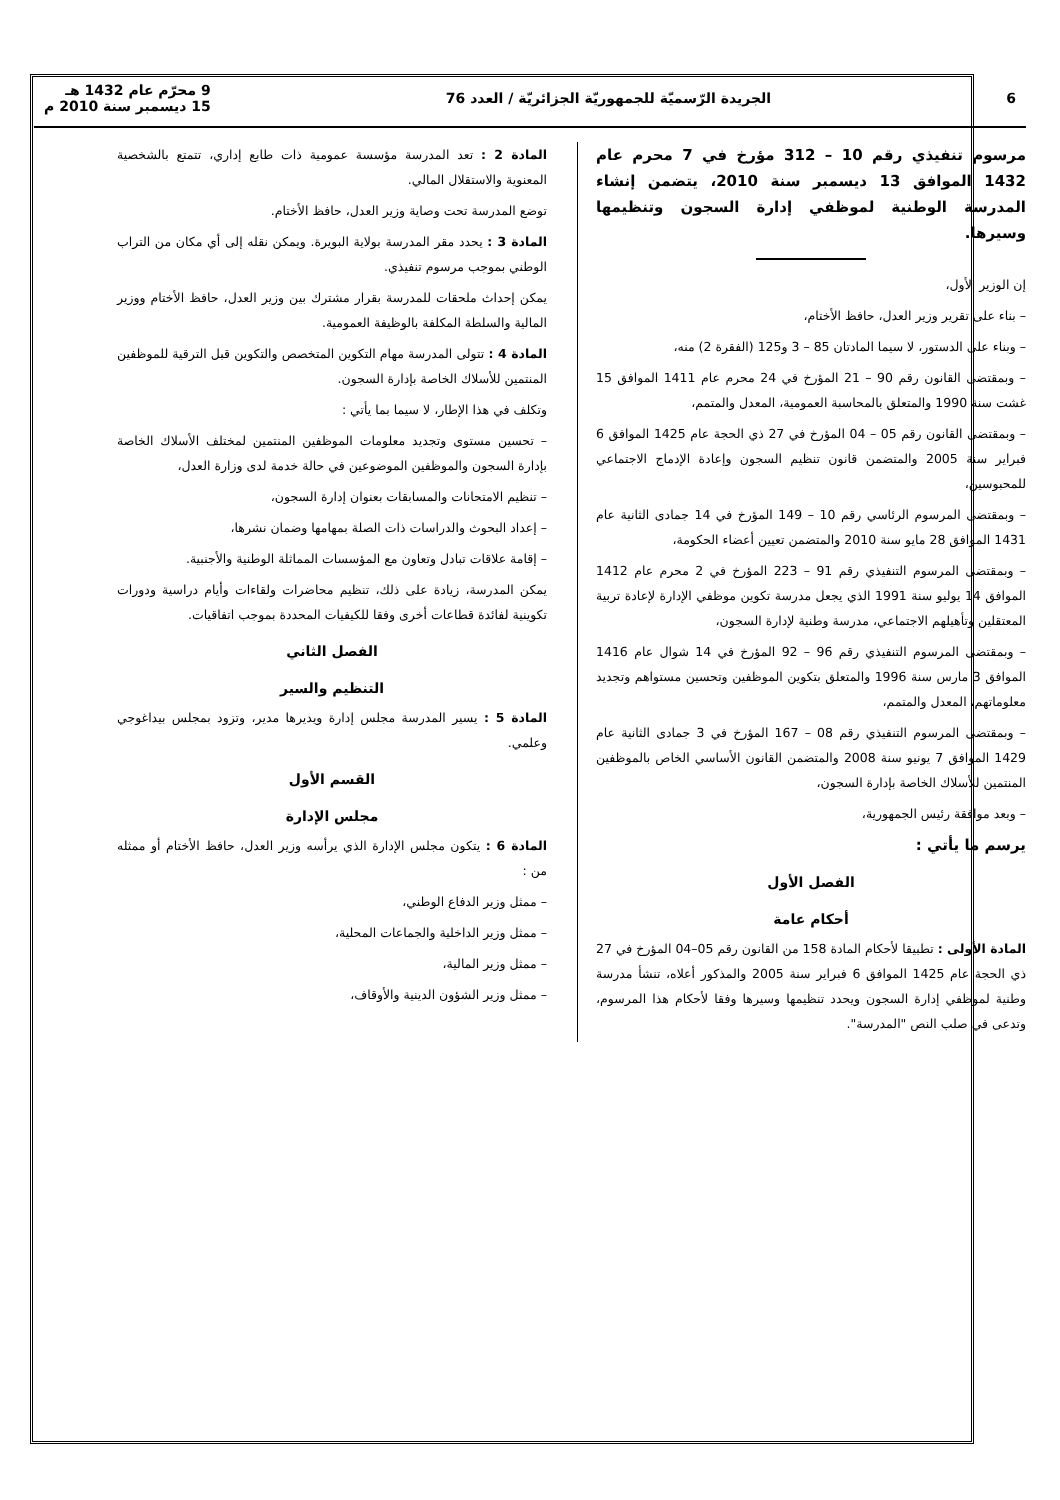6 الجريدة الرّسميّة للجمهوريّة الجزائريّة / العدد 76 9 محرّم عام 1432 هـ
15 ديسمبر سنة 2010 م
مرسوم تنفيذي رقم 10 – 312 مؤرخ في 7 محرم عام 1432 الموافق 13 ديسمبر سنة 2010، يتضمن إنشاء المدرسة الوطنية لموظفي إدارة السجون وتنظيمها وسيرها.
إن الوزير الأول،
– بناء على تقرير وزير العدل، حافظ الأختام،
– وبناء على الدستور، لا سيما المادتان 85 – 3 و125 (الفقرة 2) منه،
– وبمقتضى القانون رقم 90 – 21 المؤرخ في 24 محرم عام 1411 الموافق 15 غشت سنة 1990 والمتعلق بالمحاسبة العمومية، المعدل والمتمم،
– وبمقتضى القانون رقم 05 – 04 المؤرخ في 27 ذي الحجة عام 1425 الموافق 6 فبراير سنة 2005 والمتضمن قانون تنظيم السجون وإعادة الإدماج الاجتماعي للمحبوسين،
– وبمقتضى المرسوم الرئاسي رقم 10 – 149 المؤرخ في 14 جمادى الثانية عام 1431 الموافق 28 مايو سنة 2010 والمتضمن تعيين أعضاء الحكومة،
– وبمقتضى المرسوم التنفيذي رقم 91 – 223 المؤرخ في 2 محرم عام 1412 الموافق 14 يوليو سنة 1991 الذي يجعل مدرسة تكوين موظفي الإدارة لإعادة تربية المعتقلين وتأهيلهم الاجتماعي، مدرسة وطنية لإدارة السجون،
– وبمقتضى المرسوم التنفيذي رقم 96 – 92 المؤرخ في 14 شوال عام 1416 الموافق 3 مارس سنة 1996 والمتعلق بتكوين الموظفين وتحسين مستواهم وتجديد معلوماتهم، المعدل والمتمم،
– وبمقتضى المرسوم التنفيذي رقم 08 – 167 المؤرخ في 3 جمادى الثانية عام 1429 الموافق 7 يونيو سنة 2008 والمتضمن القانون الأساسي الخاص بالموظفين المنتمين للأسلاك الخاصة بإدارة السجون،
– وبعد موافقة رئيس الجمهورية،
يرسم ما يأتي :
الفصل الأول
أحكام عامة
المادة الأولى : تطبيقا لأحكام المادة 158 من القانون رقم 05–04 المؤرخ في 27 ذي الحجة عام 1425 الموافق 6 فبراير سنة 2005 والمذكور أعلاه، تنشأ مدرسة وطنية لموظفي إدارة السجون ويحدد تنظيمها وسيرها وفقا لأحكام هذا المرسوم، وتدعى في صلب النص "المدرسة".
المادة 2 : تعد المدرسة مؤسسة عمومية ذات طابع إداري، تتمتع بالشخصية المعنوية والاستقلال المالي.
توضع المدرسة تحت وصاية وزير العدل، حافظ الأختام.
المادة 3 : يحدد مقر المدرسة بولاية البويرة. ويمكن نقله إلى أي مكان من التراب الوطني بموجب مرسوم تنفيذي.
يمكن إحداث ملحقات للمدرسة بقرار مشترك بين وزير العدل، حافظ الأختام ووزير المالية والسلطة المكلفة بالوظيفة العمومية.
المادة 4 : تتولى المدرسة مهام التكوين المتخصص والتكوين قبل الترقية للموظفين المنتمين للأسلاك الخاصة بإدارة السجون.
وتكلف في هذا الإطار، لا سيما بما يأتي :
– تحسين مستوى وتجديد معلومات الموظفين المنتمين لمختلف الأسلاك الخاصة بإدارة السجون والموظفين الموضوعين في حالة خدمة لدى وزارة العدل،
– تنظيم الامتحانات والمسابقات بعنوان إدارة السجون،
– إعداد البحوث والدراسات ذات الصلة بمهامها وضمان نشرها،
– إقامة علاقات تبادل وتعاون مع المؤسسات المماثلة الوطنية والأجنبية.
يمكن المدرسة، زيادة على ذلك، تنظيم محاضرات ولقاءات وأيام دراسية ودورات تكوينية لفائدة قطاعات أخرى وفقا للكيفيات المحددة بموجب اتفاقيات.
الفصل الثاني
التنظيم والسير
المادة 5 : يسير المدرسة مجلس إدارة ويديرها مدير، وتزود بمجلس بيداغوجي وعلمي.
القسم الأول
مجلس الإدارة
المادة 6 : يتكون مجلس الإدارة الذي يرأسه وزير العدل، حافظ الأختام أو ممثله من :
– ممثل وزير الدفاع الوطني،
– ممثل وزير الداخلية والجماعات المحلية،
– ممثل وزير المالية،
– ممثل وزير الشؤون الدينية والأوقاف،